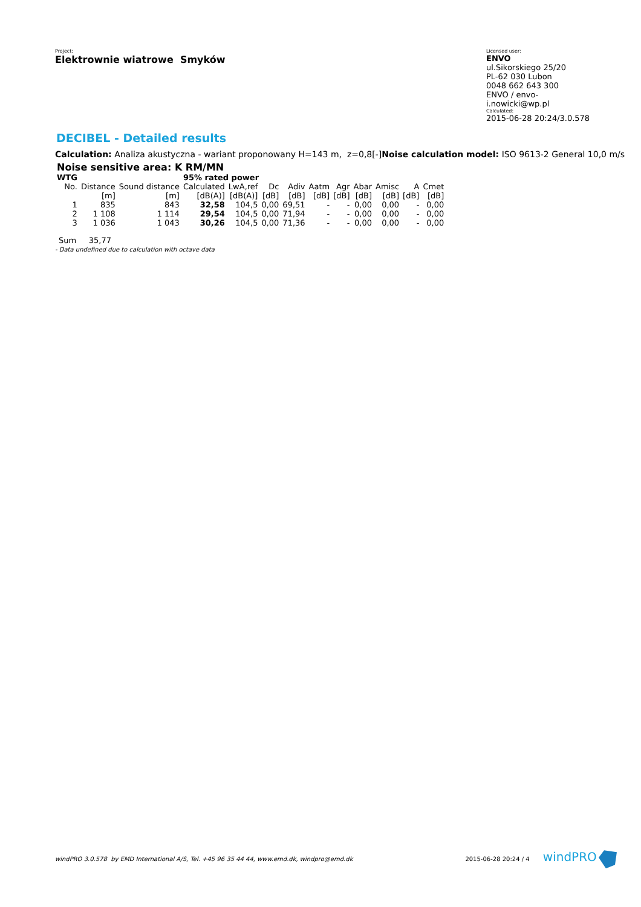Project:
Elektrownie wiatrowe Smyków
Licensed user:
ENVO
ul.Sikorskiego 25/20
PL-62 030 Lubon
0048 662 643 300
ENVO / envo-i.nowicki@wp.pl
Calculated:
2015-06-28 20:24/3.0.578
DECIBEL - Detailed results
Calculation: Analiza akustyczna - wariant proponowany H=143 m, z=0,8[-]Noise calculation model: ISO 9613-2 General 10,0 m/s
Noise sensitive area: K RM/MN
| WTG | | | 95% rated power | | | | | | | | | |
| --- | --- | --- | --- | --- | --- | --- | --- | --- | --- | --- | --- | --- |
| No. | Distance | Sound distance | Calculated | LwA,ref | Dc | Adiv | Aatm | Agr | Abar | Amisc | A | Cmet |
| | [m] | [m] | [dB(A)] | [dB(A)] | [dB] | [dB] | [dB] | [dB] | [dB] | [dB] | [dB] | [dB] |
| 1 | 835 | 843 | 32,58 | 104,5 | 0,00 | 69,51 | - | - | 0,00 | 0,00 | - | 0,00 |
| 2 | 1 108 | 1 114 | 29,54 | 104,5 | 0,00 | 71,94 | - | - | 0,00 | 0,00 | - | 0,00 |
| 3 | 1 036 | 1 043 | 30,26 | 104,5 | 0,00 | 71,36 | - | - | 0,00 | 0,00 | - | 0,00 |
Sum 35,77
- Data undefined due to calculation with octave data
windPRO 3.0.578 by EMD International A/S, Tel. +45 96 35 44 44, www.emd.dk, windpro@emd.dk 2015-06-28 20:24 / 4 windPRO